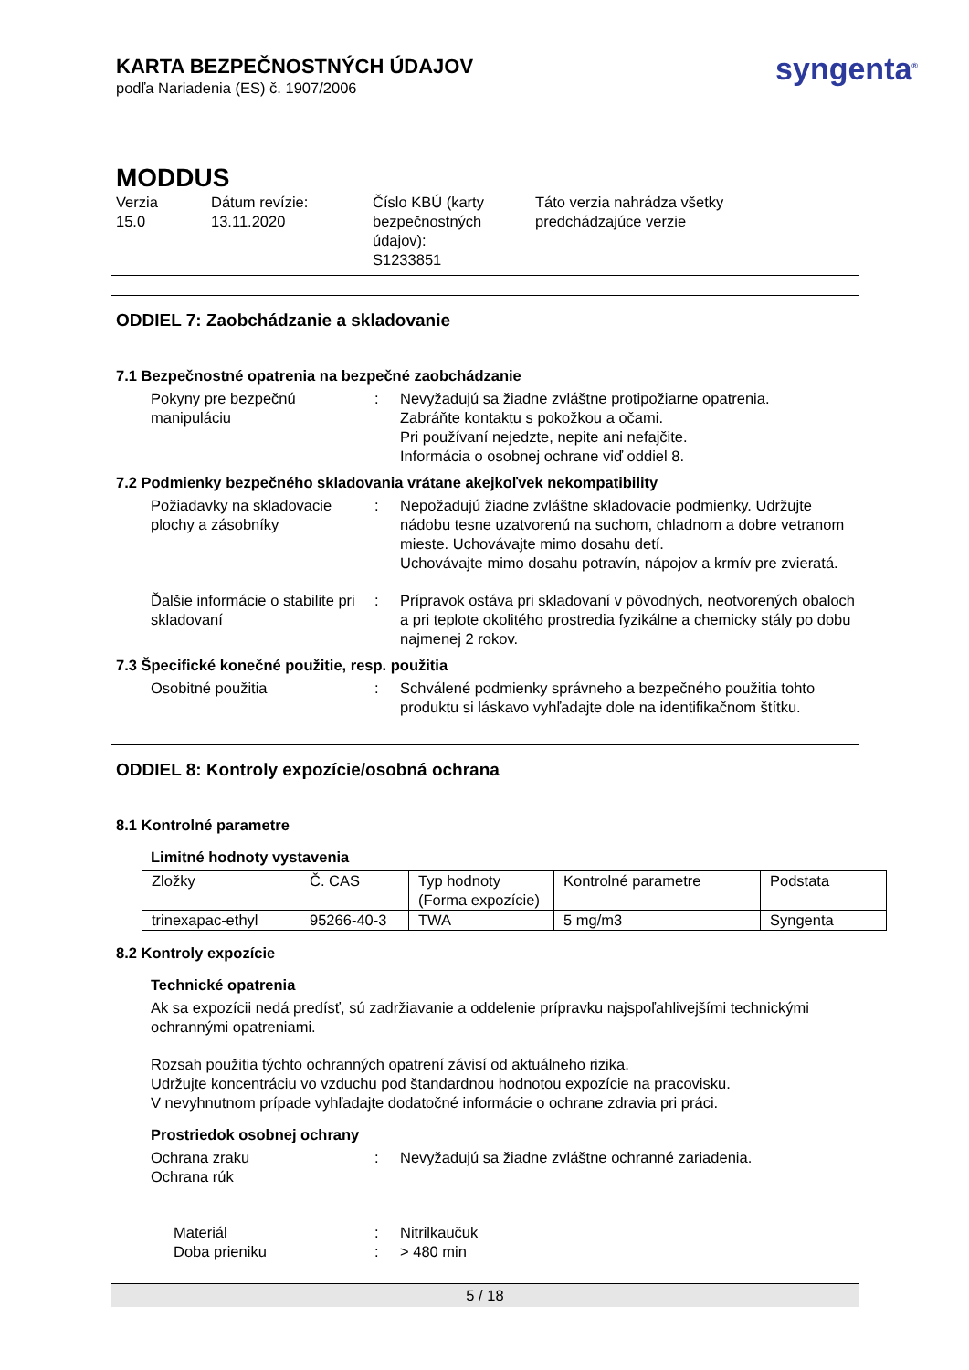KARTA BEZPEČNOSTNÝCH ÚDAJOV
podľa Nariadenia (ES) č. 1907/2006
syngenta<sup>®</sup>
MODDUS
Verzia
15.0
Dátum revízie:
13.11.2020
Číslo KBÚ (karty bezpečnostných údajov):
S1233851
Táto verzia nahrádza všetky predchádzajúce verzie
ODDIEL 7: Zaobchádzanie a skladovanie
7.1 Bezpečnostné opatrenia na bezpečné zaobchádzanie
Pokyny pre bezpečnú manipuláciu
:
Nevyžadujú sa žiadne zvláštne protipožiarne opatrenia.
Zabráňte kontaktu s pokožkou a očami.
Pri používaní nejedzte, nepite ani nefajčite.
Informácia o osobnej ochrane viď oddiel 8.
7.2 Podmienky bezpečného skladovania vrátane akejkoľvek nekompatibility
Požiadavky na skladovacie plochy a zásobníky
:
Nepožadujú žiadne zvláštne skladovacie podmienky. Udržujte nádobu tesne uzatvorenú na suchom, chladnom a dobre vetranom mieste. Uchovávajte mimo dosahu detí.
Uchovávajte mimo dosahu potravín, nápojov a krmív pre zvieratá.
Ďalšie informácie o stabilite pri skladovaní
:
Prípravok ostáva pri skladovaní v pôvodných, neotvorených obaloch a pri teplote okolitého prostredia fyzikálne a chemicky stály po dobu najmenej 2 rokov.
7.3 Špecifické konečné použitie, resp. použitia
Osobitné použitia
:
Schválené podmienky správneho a bezpečného použitia tohto produktu si láskavo vyhľadajte dole na identifikačnom štítku.
ODDIEL 8: Kontroly expozície/osobná ochrana
8.1 Kontrolné parametre
Limitné hodnoty vystavenia
| Zložky | Č. CAS | Typ hodnoty (Forma expozície) | Kontrolné parametre | Podstata |
| trinexapac-ethyl | 95266-40-3 | TWA | 5 mg/m3 | Syngenta |
8.2 Kontroly expozície
Technické opatrenia
Ak sa expozícii nedá predísť, sú zadržiavanie a oddelenie prípravku najspoľahlivejšími technickými ochrannými opatreniami.
Rozsah použitia týchto ochranných opatrení závisí od aktuálneho rizika.
Udržujte koncentráciu vo vzduchu pod štandardnou hodnotou expozície na pracovisku.
V nevyhnutnom prípade vyhľadajte dodatočné informácie o ochrane zdravia pri práci.
Prostriedok osobnej ochrany
Ochrana zraku
Ochrana rúk
:
Nevyžadujú sa žiadne zvláštne ochranné zariadenia.
Materiál
Doba prieniku
:
:
Nitrilkaučuk
> 480 min
5 / 18